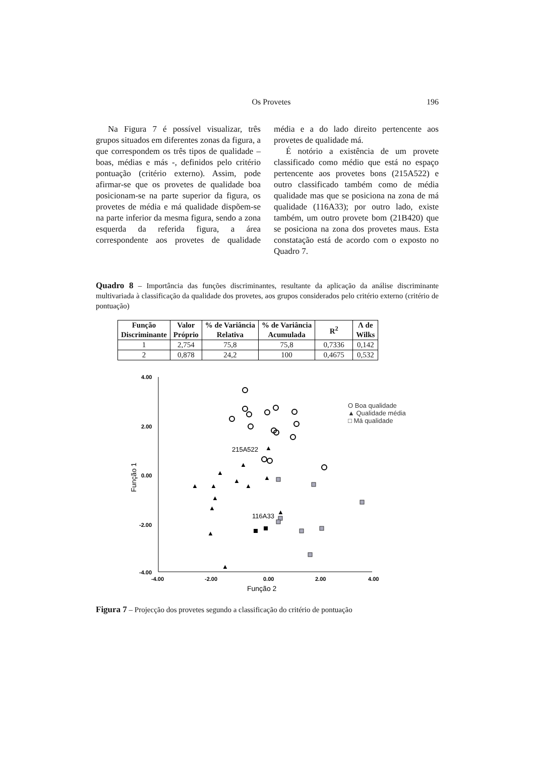Os Provetes 196
Na Figura 7 é possível visualizar, três grupos situados em diferentes zonas da figura, a que correspondem os três tipos de qualidade – boas, médias e más -, definidos pelo critério pontuação (critério externo). Assim, pode afirmar-se que os provetes de qualidade boa posicionam-se na parte superior da figura, os provetes de média e má qualidade dispõem-se na parte inferior da mesma figura, sendo a zona esquerda da referida figura, a área correspondente aos provetes de qualidade média e a do lado direito pertencente aos provetes de qualidade má.
É notório a existência de um provete classificado como médio que está no espaço pertencente aos provetes bons (215A522) e outro classificado também como de média qualidade mas que se posiciona na zona de má qualidade (116A33); por outro lado, existe também, um outro provete bom (21B420) que se posiciona na zona dos provetes maus. Esta constatação está de acordo com o exposto no Quadro 7.
Quadro 8 – Importância das funções discriminantes, resultante da aplicação da análise discriminante multivariada à classificação da qualidade dos provetes, aos grupos considerados pelo critério externo (critério de pontuação)
| Função Discriminante | Valor Próprio | % de Variância Relativa | % de Variância Acumulada | R<sup>2</sup> | Λ de Wilks |
| --- | --- | --- | --- | --- | --- |
| 1 | 2,754 | 75,8 | 75,8 | 0,7336 | 0,142 |
| 2 | 0,878 | 24,2 | 100 | 0,4675 | 0,532 |
4.00
2.00
0.00
-2.00
-4.00
-4.00
-2.00
0.00
2.00
4.00
Função 2
Função 1
215A522
116A33
O Boa qualidade
▲ Qualidade média
□ Má qualidade
▲
▲
▲
▲
▲
▲
▲
▲
▲
▲
▲
▲
▲
Figura 7 – Projecção dos provetes segundo a classificação do critério de pontuação